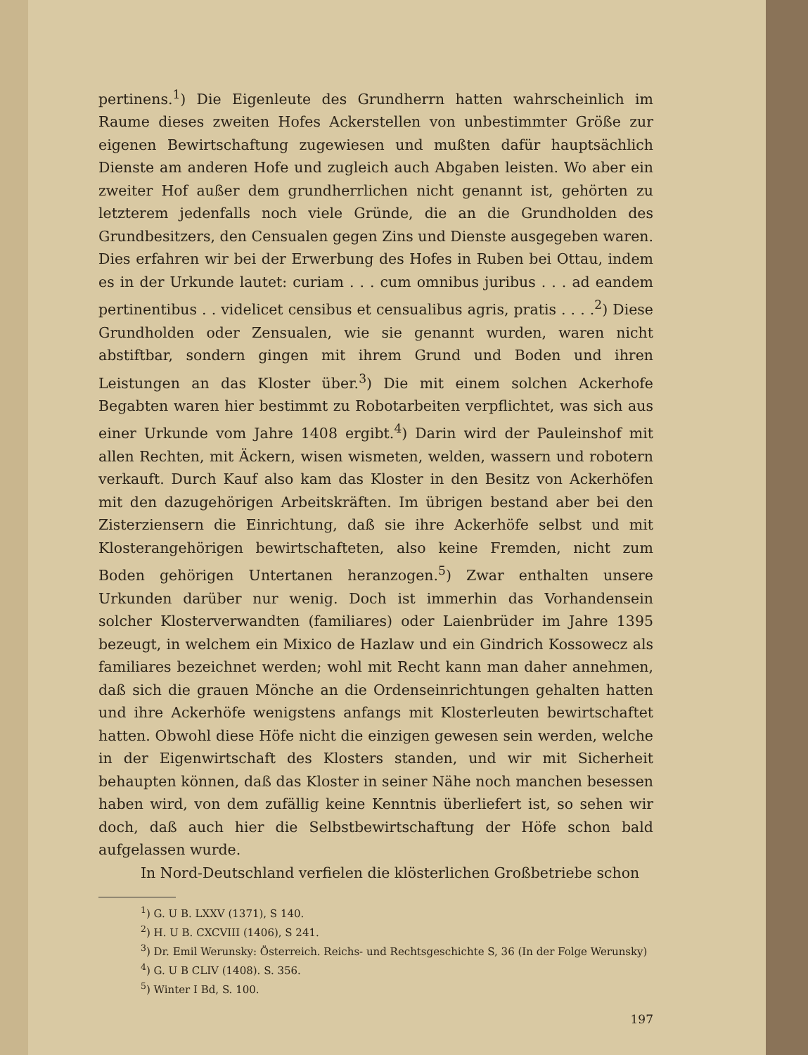pertinens.<sup>1</sup>) Die Eigenleute des Grundherrn hatten wahrscheinlich im Raume dieses zweiten Hofes Ackerstellen von unbestimmter Größe zur eigenen Bewirtschaftung zugewiesen und mußten dafür hauptsächlich Dienste am anderen Hofe und zugleich auch Abgaben leisten. Wo aber ein zweiter Hof außer dem grundherrlichen nicht genannt ist, gehörten zu letzterem jedenfalls noch viele Gründe, die an die Grundholden des Grundbesitzers, den Censualen gegen Zins und Dienste ausgegeben waren. Dies erfahren wir bei der Erwerbung des Hofes in Ruben bei Ottau, indem es in der Urkunde lautet: curiam . . . cum omnibus juribus . . . ad eandem pertinentibus . . videlicet censibus et censualibus agris, pratis . . . .<sup>2</sup>) Diese Grundholden oder Zensualen, wie sie genannt wurden, waren nicht abstiftbar, sondern gingen mit ihrem Grund und Boden und ihren Leistungen an das Kloster über.<sup>3</sup>) Die mit einem solchen Ackerhofe Begabten waren hier bestimmt zu Robotarbeiten verpflichtet, was sich aus einer Urkunde vom Jahre 1408 ergibt.<sup>4</sup>) Darin wird der Pauleinshof mit allen Rechten, mit Äckern, wisen wismeten, welden, wassern und robotern verkauft. Durch Kauf also kam das Kloster in den Besitz von Ackerhöfen mit den dazugehörigen Arbeitskräften. Im übrigen bestand aber bei den Zisterziensern die Einrichtung, daß sie ihre Ackerhöfe selbst und mit Klosterangehörigen bewirtschafteten, also keine Fremden, nicht zum Boden gehörigen Untertanen heranzogen.<sup>5</sup>) Zwar enthalten unsere Urkunden darüber nur wenig. Doch ist immerhin das Vorhandensein solcher Klosterverwandten (familiares) oder Laienbrüder im Jahre 1395 bezeugt, in welchem ein Mixico de Hazlaw und ein Gindrich Kossowecz als familiares bezeichnet werden; wohl mit Recht kann man daher annehmen, daß sich die grauen Mönche an die Ordenseinrichtungen gehalten hatten und ihre Ackerhöfe wenigstens anfangs mit Klosterleuten bewirtschaftet hatten. Obwohl diese Höfe nicht die einzigen gewesen sein werden, welche in der Eigenwirtschaft des Klosters standen, und wir mit Sicherheit behaupten können, daß das Kloster in seiner Nähe noch manchen besessen haben wird, von dem zufällig keine Kenntnis überliefert ist, so sehen wir doch, daß auch hier die Selbstbewirtschaftung der Höfe schon bald aufgelassen wurde.
In Nord-Deutschland verfielen die klösterlichen Großbetriebe schon
<sup>1</sup>) G. U B. LXXV (1371), S 140.
<sup>2</sup>) H. U B. CXCVIII (1406), S 241.
<sup>3</sup>) Dr. Emil Werunsky: Österreich. Reichs- und Rechtsgeschichte S, 36 (In der Folge Werunsky)
<sup>4</sup>) G. U B CLIV (1408). S. 356.
<sup>5</sup>) Winter I Bd, S. 100.
197